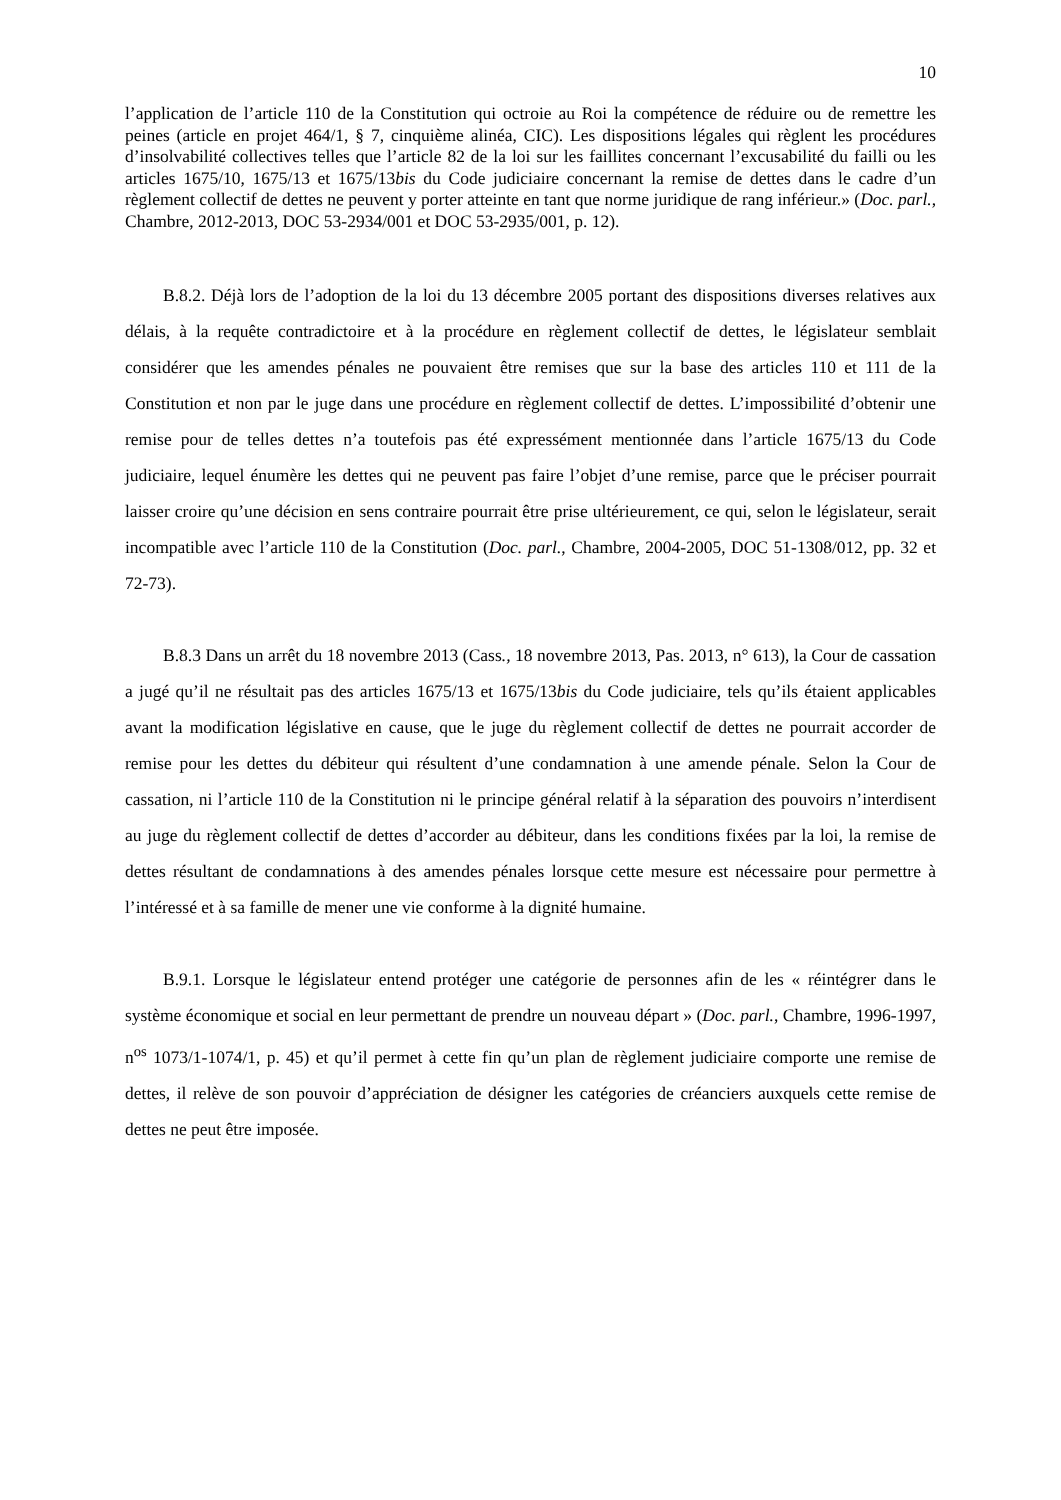10
l’application de l’article 110 de la Constitution qui octroie au Roi la compétence de réduire ou de remettre les peines (article en projet 464/1, § 7, cinquième alinéa, CIC). Les dispositions légales qui règlent les procédures d’insolvabilité collectives telles que l’article 82 de la loi sur les faillites concernant l’excusabilité du failli ou les articles 1675/10, 1675/13 et 1675/13bis du Code judiciaire concernant la remise de dettes dans le cadre d’un règlement collectif de dettes ne peuvent y porter atteinte en tant que norme juridique de rang inférieur.» (Doc. parl., Chambre, 2012-2013, DOC 53-2934/001 et DOC 53-2935/001, p. 12).
B.8.2. Déjà lors de l’adoption de la loi du 13 décembre 2005 portant des dispositions diverses relatives aux délais, à la requête contradictoire et à la procédure en règlement collectif de dettes, le législateur semblait considérer que les amendes pénales ne pouvaient être remises que sur la base des articles 110 et 111 de la Constitution et non par le juge dans une procédure en règlement collectif de dettes. L’impossibilité d’obtenir une remise pour de telles dettes n’a toutefois pas été expressément mentionnée dans l’article 1675/13 du Code judiciaire, lequel énumère les dettes qui ne peuvent pas faire l’objet d’une remise, parce que le préciser pourrait laisser croire qu’une décision en sens contraire pourrait être prise ultérieurement, ce qui, selon le législateur, serait incompatible avec l’article 110 de la Constitution (Doc. parl., Chambre, 2004-2005, DOC 51-1308/012, pp. 32 et 72-73).
B.8.3 Dans un arrêt du 18 novembre 2013 (Cass., 18 novembre 2013, Pas. 2013, n° 613), la Cour de cassation a jugé qu’il ne résultait pas des articles 1675/13 et 1675/13bis du Code judiciaire, tels qu’ils étaient applicables avant la modification législative en cause, que le juge du règlement collectif de dettes ne pourrait accorder de remise pour les dettes du débiteur qui résultent d’une condamnation à une amende pénale. Selon la Cour de cassation, ni l’article 110 de la Constitution ni le principe général relatif à la séparation des pouvoirs n’interdisent au juge du règlement collectif de dettes d’accorder au débiteur, dans les conditions fixées par la loi, la remise de dettes résultant de condamnations à des amendes pénales lorsque cette mesure est nécessaire pour permettre à l’intéressé et à sa famille de mener une vie conforme à la dignité humaine.
B.9.1. Lorsque le législateur entend protéger une catégorie de personnes afin de les « réintégrer dans le système économique et social en leur permettant de prendre un nouveau départ » (Doc. parl., Chambre, 1996-1997, n<sup>os</sup> 1073/1-1074/1, p. 45) et qu’il permet à cette fin qu’un plan de règlement judiciaire comporte une remise de dettes, il relève de son pouvoir d’appréciation de désigner les catégories de créanciers auxquels cette remise de dettes ne peut être imposée.